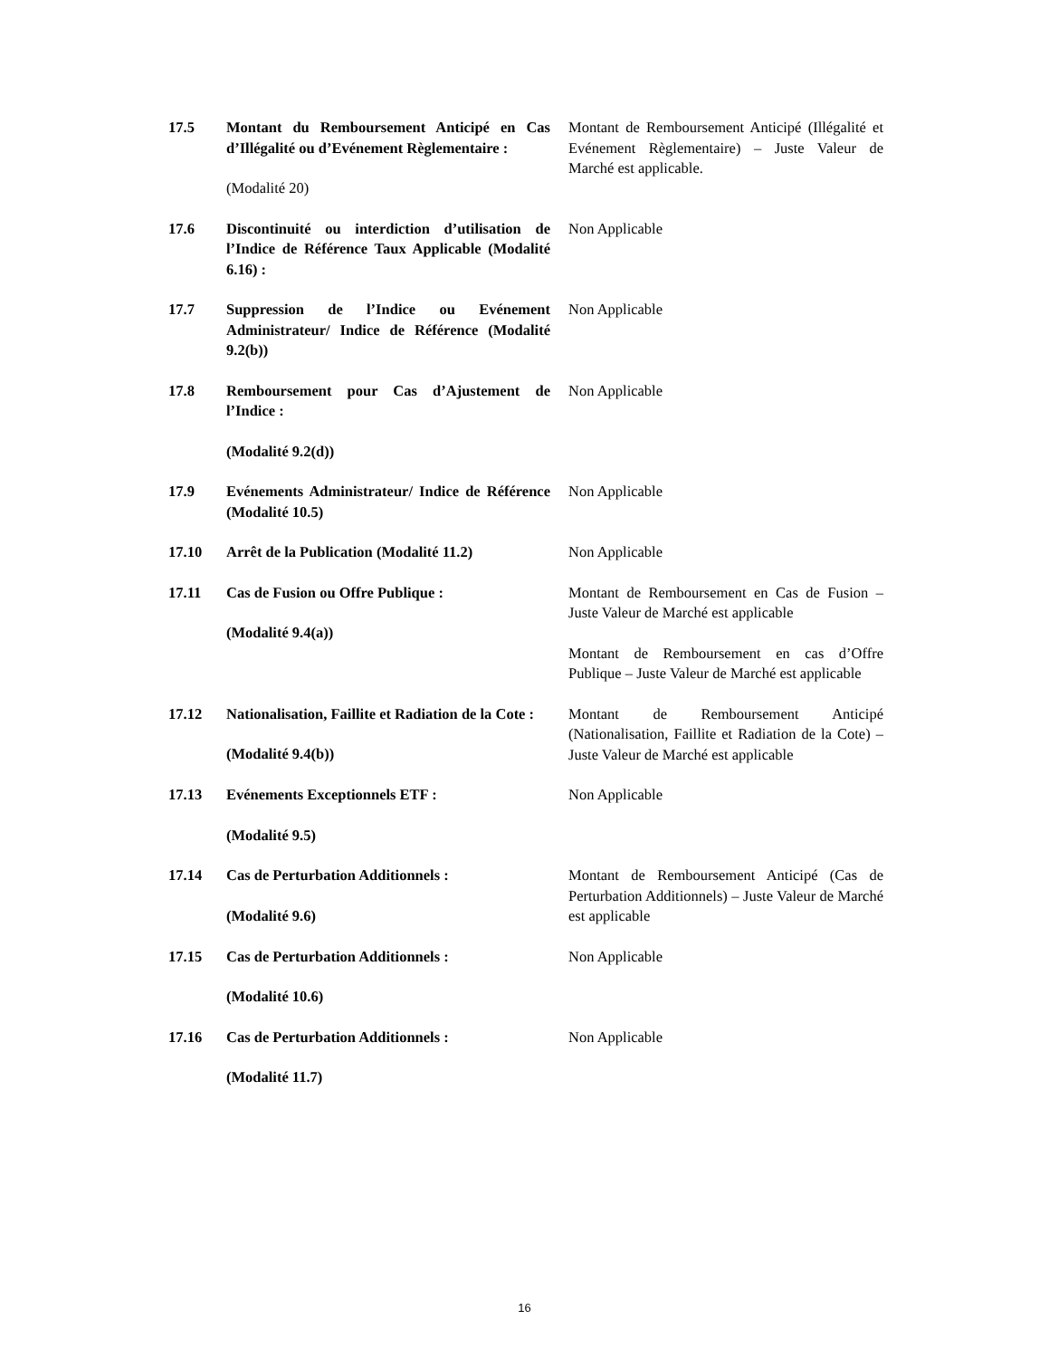| 17.5 | Montant du Remboursement Anticipé en Cas d’Illégalité ou d’Evénement Règlementaire : (Modalité 20) | Montant de Remboursement Anticipé (Illégalité et Evénement Règlementaire) – Juste Valeur de Marché est applicable. |
| 17.6 | Discontinuité ou interdiction d’utilisation de l’Indice de Référence Taux Applicable (Modalité 6.16) : | Non Applicable |
| 17.7 | Suppression de l’Indice ou Evénement Administrateur/ Indice de Référence (Modalité 9.2(b)) | Non Applicable |
| 17.8 | Remboursement pour Cas d’Ajustement de l’Indice : (Modalité 9.2(d)) | Non Applicable |
| 17.9 | Evénements Administrateur/ Indice de Référence (Modalité 10.5) | Non Applicable |
| 17.10 | Arrêt de la Publication (Modalité 11.2) | Non Applicable |
| 17.11 | Cas de Fusion ou Offre Publique : (Modalité 9.4(a)) | Montant de Remboursement en Cas de Fusion – Juste Valeur de Marché est applicable Montant de Remboursement en cas d’Offre Publique – Juste Valeur de Marché est applicable |
| 17.12 | Nationalisation, Faillite et Radiation de la Cote : (Modalité 9.4(b)) | Montant de Remboursement Anticipé (Nationalisation, Faillite et Radiation de la Cote) – Juste Valeur de Marché est applicable |
| 17.13 | Evénements Exceptionnels ETF : (Modalité 9.5) | Non Applicable |
| 17.14 | Cas de Perturbation Additionnels : (Modalité 9.6) | Montant de Remboursement Anticipé (Cas de Perturbation Additionnels) – Juste Valeur de Marché est applicable |
| 17.15 | Cas de Perturbation Additionnels : (Modalité 10.6) | Non Applicable |
| 17.16 | Cas de Perturbation Additionnels : (Modalité 11.7) | Non Applicable |
16